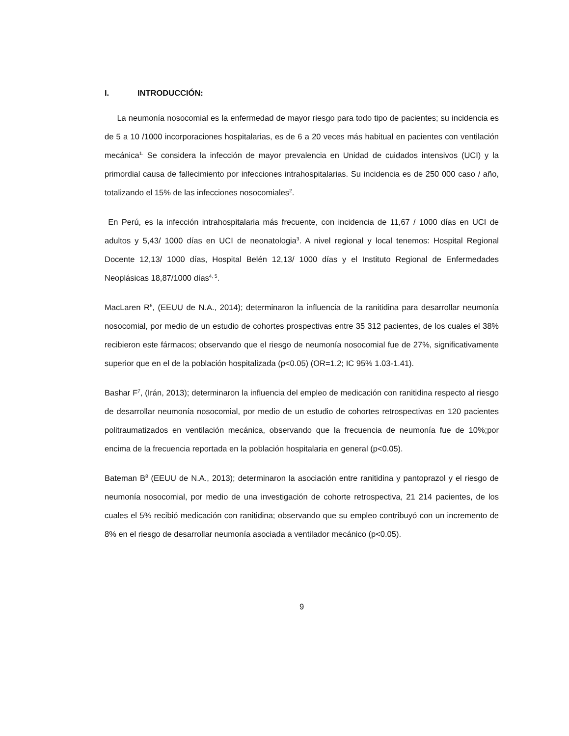I. INTRODUCCIÓN:
La neumonía nosocomial es la enfermedad de mayor riesgo para todo tipo de pacientes; su incidencia es de 5 a 10 /1000 incorporaciones hospitalarias, es de 6 a 20 veces más habitual en pacientes con ventilación mecánica<sup>1.</sup> Se considera la infección de mayor prevalencia en Unidad de cuidados intensivos (UCI) y la primordial causa de fallecimiento por infecciones intrahospitalarias. Su incidencia es de 250 000 caso / año, totalizando el 15% de las infecciones nosocomiales<sup>2</sup>.
En Perú, es la infección intrahospitalaria más frecuente, con incidencia de 11,67 / 1000 días en UCI de adultos y 5,43/ 1000 días en UCI de neonatologia<sup>3</sup>. A nivel regional y local tenemos: Hospital Regional Docente 12,13/ 1000 días, Hospital Belén 12,13/ 1000 días y el Instituto Regional de Enfermedades Neoplásicas 18,87/1000 días<sup>4, 5</sup>.
MacLaren R<sup>6</sup>, (EEUU de N.A., 2014); determinaron la influencia de la ranitidina para desarrollar neumonía nosocomial, por medio de un estudio de cohortes prospectivas entre 35 312 pacientes, de los cuales el 38% recibieron este fármacos; observando que el riesgo de neumonía nosocomial fue de 27%, significativamente superior que en el de la población hospitalizada (p<0.05) (OR=1.2; IC 95% 1.03-1.41).
Bashar F<sup>7</sup>, (Irán, 2013); determinaron la influencia del empleo de medicación con ranitidina respecto al riesgo de desarrollar neumonía nosocomial, por medio de un estudio de cohortes retrospectivas en 120 pacientes politraumatizados en ventilación mecánica, observando que la frecuencia de neumonía fue de 10%;por encima de la frecuencia reportada en la población hospitalaria en general (p<0.05).
Bateman B<sup>8</sup> (EEUU de N.A., 2013); determinaron la asociación entre ranitidina y pantoprazol y el riesgo de neumonía nosocomial, por medio de una investigación de cohorte retrospectiva, 21 214 pacientes, de los cuales el 5% recibió medicación con ranitidina; observando que su empleo contribuyó con un incremento de 8% en el riesgo de desarrollar neumonía asociada a ventilador mecánico (p<0.05).
9